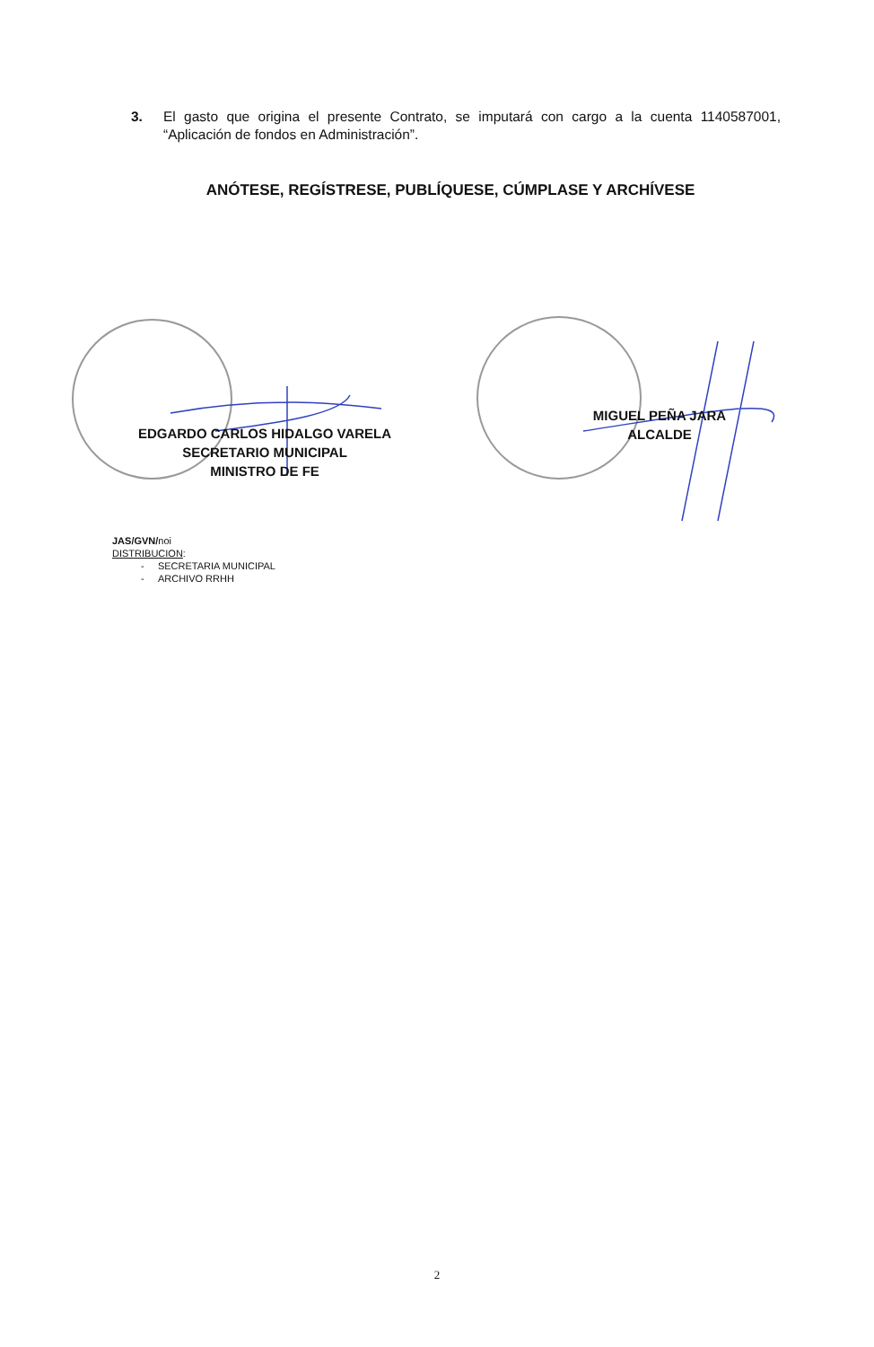3. El gasto que origina el presente Contrato, se imputará con cargo a la cuenta 1140587001, “Aplicación de fondos en Administración”.
ANÓTESE, REGÍSTRESE, PUBLÍQUESE, CÚMPLASE Y ARCHÍVESE
EDGARDO CARLOS HIDALGO VARELA
SECRETARIO MUNICIPAL
MINISTRO DE FE
MIGUEL PEÑA JARA
ALCALDE
JAS/GVN/noi
DISTRIBUCION:
- SECRETARIA MUNICIPAL
- ARCHIVO RRHH
2